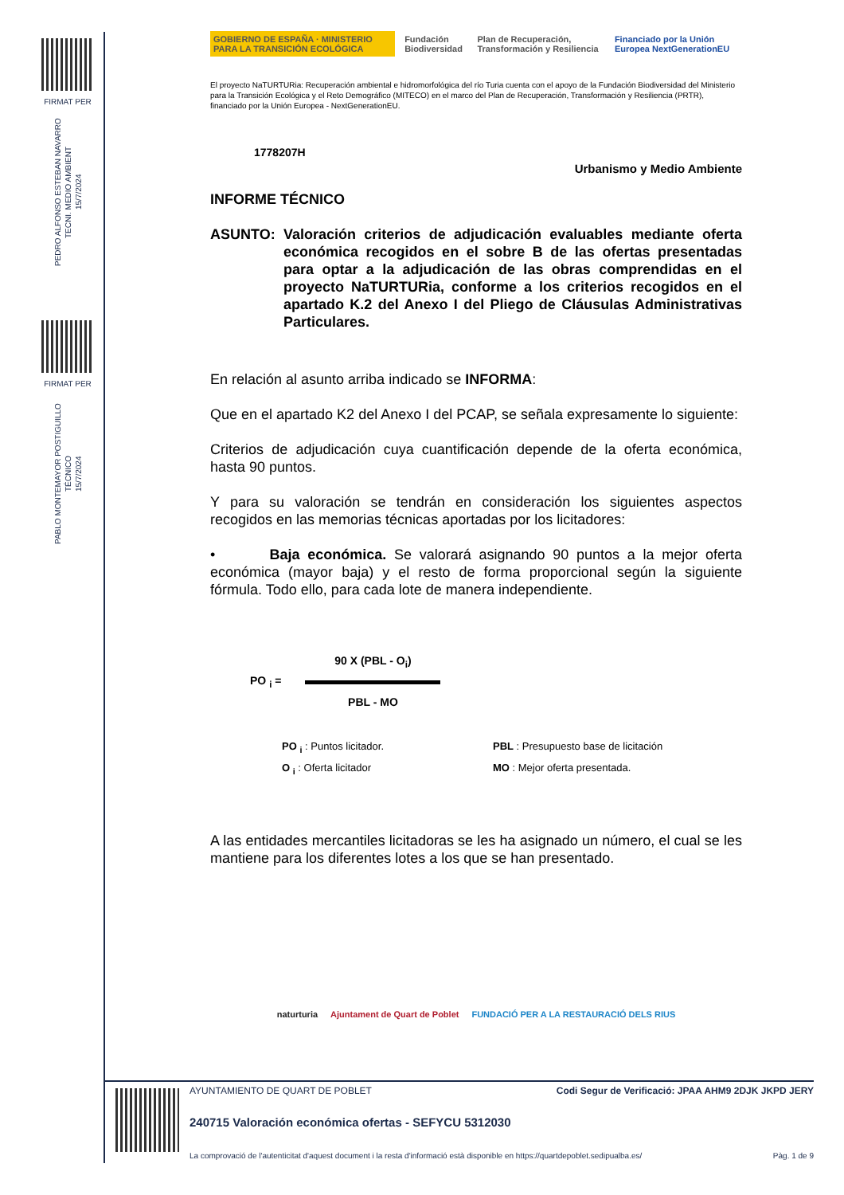FIRMAT PER
PEDRO ALFONSO ESTEBAN NAVARRO
TECNI. MEDIO AMBIENT
15/7/2024
FIRMAT PER
PABLO MONTEMAYOR POSTIGUILLO
TÉCNICO
15/7/2024
GOBIERNO DE ESPAÑA · MINISTERIO PARA LA TRANSICIÓN ECOLÓGICA
Fundación Biodiversidad
Plan de Recuperación, Transformación y Resiliencia
Financiado por la Unión Europea NextGenerationEU
El proyecto NaTURTURia: Recuperación ambiental e hidromorfológica del río Turia cuenta con el apoyo de la Fundación Biodiversidad del Ministerio para la Transición Ecológica y el Reto Demográfico (MITECO) en el marco del Plan de Recuperación, Transformación y Resiliencia (PRTR), financiado por la Unión Europea - NextGenerationEU.
1778207H
Urbanismo y Medio Ambiente
INFORME TÉCNICO
ASUNTO: Valoración criterios de adjudicación evaluables mediante oferta económica recogidos en el sobre B de las ofertas presentadas para optar a la adjudicación de las obras comprendidas en el proyecto NaTURTURia, conforme a los criterios recogidos en el apartado K.2 del Anexo I del Pliego de Cláusulas Administrativas Particulares.
En relación al asunto arriba indicado se INFORMA:
Que en el apartado K2 del Anexo I del PCAP, se señala expresamente lo siguiente:
Criterios de adjudicación cuya cuantificación depende de la oferta económica, hasta 90 puntos.
Y para su valoración se tendrán en consideración los siguientes aspectos recogidos en las memorias técnicas aportadas por los licitadores:
• Baja económica. Se valorará asignando 90 puntos a la mejor oferta económica (mayor baja) y el resto de forma proporcional según la siguiente fórmula. Todo ello, para cada lote de manera independiente.
PO <sub>i</sub> =
90 X (PBL - O<sub>i</sub>)
PBL - MO
PO <sub>i</sub> : Puntos licitador.
PBL : Presupuesto base de licitación
O <sub>i</sub> : Oferta licitador
MO : Mejor oferta presentada.
A las entidades mercantiles licitadoras se les ha asignado un número, el cual se les mantiene para los diferentes lotes a los que se han presentado.
naturturia Ajuntament de Quart de Poblet
FUNDACIÓ PER A LA RESTAURACIÓ DELS RIUS
AYUNTAMIENTO DE QUART DE POBLET Codi Segur de Verificació: JPAA AHM9 2DJK JKPD JERY
240715 Valoración económica ofertas - SEFYCU 5312030
La comprovació de l'autenticitat d'aquest document i la resta d'informació està disponible en https://quartdepoblet.sedipualba.es/ Pàg. 1 de 9